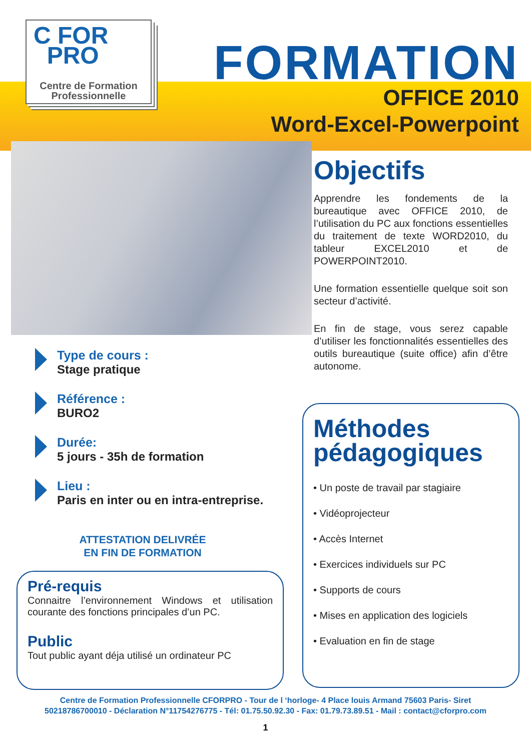C FOR
PRO
Centre de Formation
Professionnelle
FORMATION
OFFICE 2010
Word-Excel-Powerpoint
Objectifs
Apprendre les fondements de la bureautique avec OFFICE 2010, de l’utilisation du PC aux fonctions essentielles du traitement de texte WORD2010, du tableur EXCEL2010 et de POWERPOINT2010.
Une formation essentielle quelque soit son secteur d’activité.
En fin de stage, vous serez capable d’utiliser les fonctionnalités essentielles des outils bureautique (suite office) afin d’être autonome.
Type de cours :
Stage pratique
Référence :
BURO2
Durée:
5 jours - 35h de formation
Lieu :
Paris en inter ou en intra-entreprise.
ATTESTATION DELIVRÉE
EN FIN DE FORMATION
Pré-requis
Connaitre l’environnement Windows et utilisation courante des fonctions principales d’un PC.
Public
Tout public ayant déja utilisé un ordinateur PC
Méthodes pédagogiques
• Un poste de travail par stagiaire
• Vidéoprojecteur
• Accès Internet
• Exercices individuels sur PC
• Supports de cours
• Mises en application des logiciels
• Evaluation en fin de stage
Centre de Formation Professionnelle CFORPRO - Tour de l ‘horloge- 4 Place louis Armand 75603 Paris- Siret
50218786700010 - Déclaration N°11754276775 - Tél: 01.75.50.92.30 - Fax: 01.79.73.89.51 - Mail : contact@cforpro.com
1